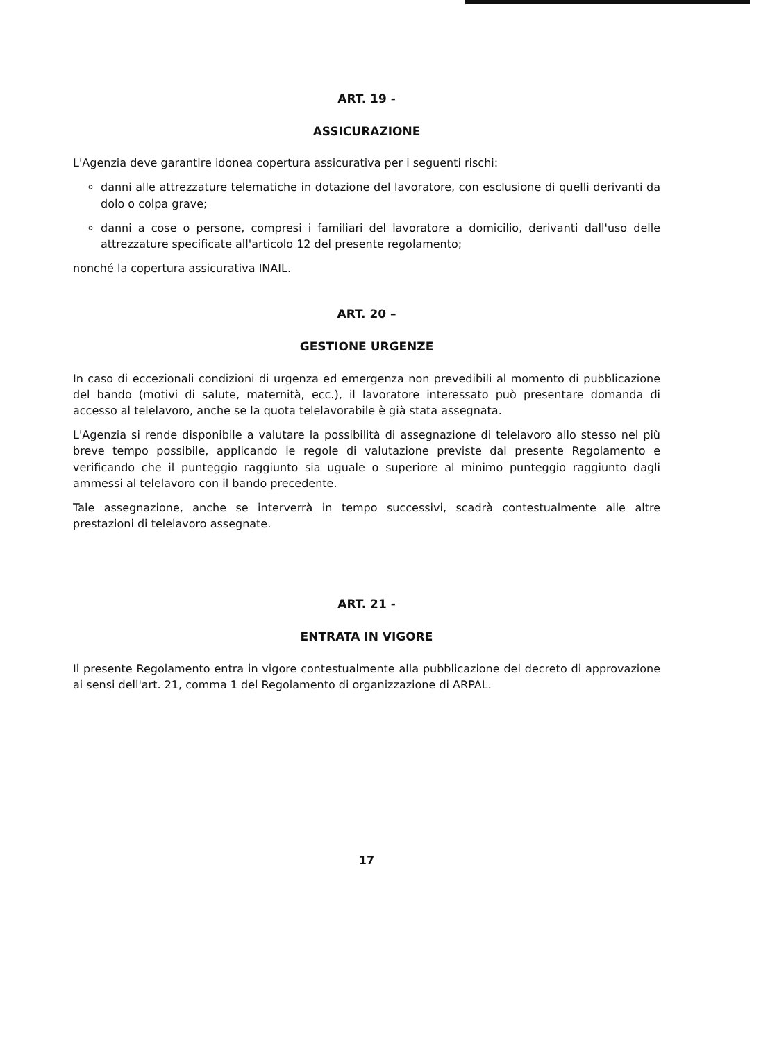ART. 19 -
ASSICURAZIONE
L'Agenzia deve garantire idonea copertura assicurativa per i seguenti rischi:
danni alle attrezzature telematiche in dotazione del lavoratore, con esclusione di quelli derivanti da dolo o colpa grave;
danni a cose o persone, compresi i familiari del lavoratore a domicilio, derivanti dall'uso delle attrezzature specificate all'articolo 12 del presente regolamento;
nonché la copertura assicurativa INAIL.
ART. 20 –
GESTIONE URGENZE
In caso di eccezionali condizioni di urgenza ed emergenza non prevedibili al momento di pubblicazione del bando (motivi di salute, maternità, ecc.), il lavoratore interessato può presentare domanda di accesso al telelavoro, anche se la quota telelavorabile è già stata assegnata.
L'Agenzia si rende disponibile a valutare la possibilità di assegnazione di telelavoro allo stesso nel più breve tempo possibile, applicando le regole di valutazione previste dal presente Regolamento e verificando che il punteggio raggiunto sia uguale o superiore al minimo punteggio raggiunto dagli ammessi al telelavoro con il bando precedente.
Tale assegnazione, anche se interverrà in tempo successivi, scadrà contestualmente alle altre prestazioni di telelavoro assegnate.
ART. 21 -
ENTRATA IN VIGORE
Il presente Regolamento entra in vigore contestualmente alla pubblicazione del decreto di approvazione ai sensi dell'art. 21, comma 1 del Regolamento di organizzazione di ARPAL.
17